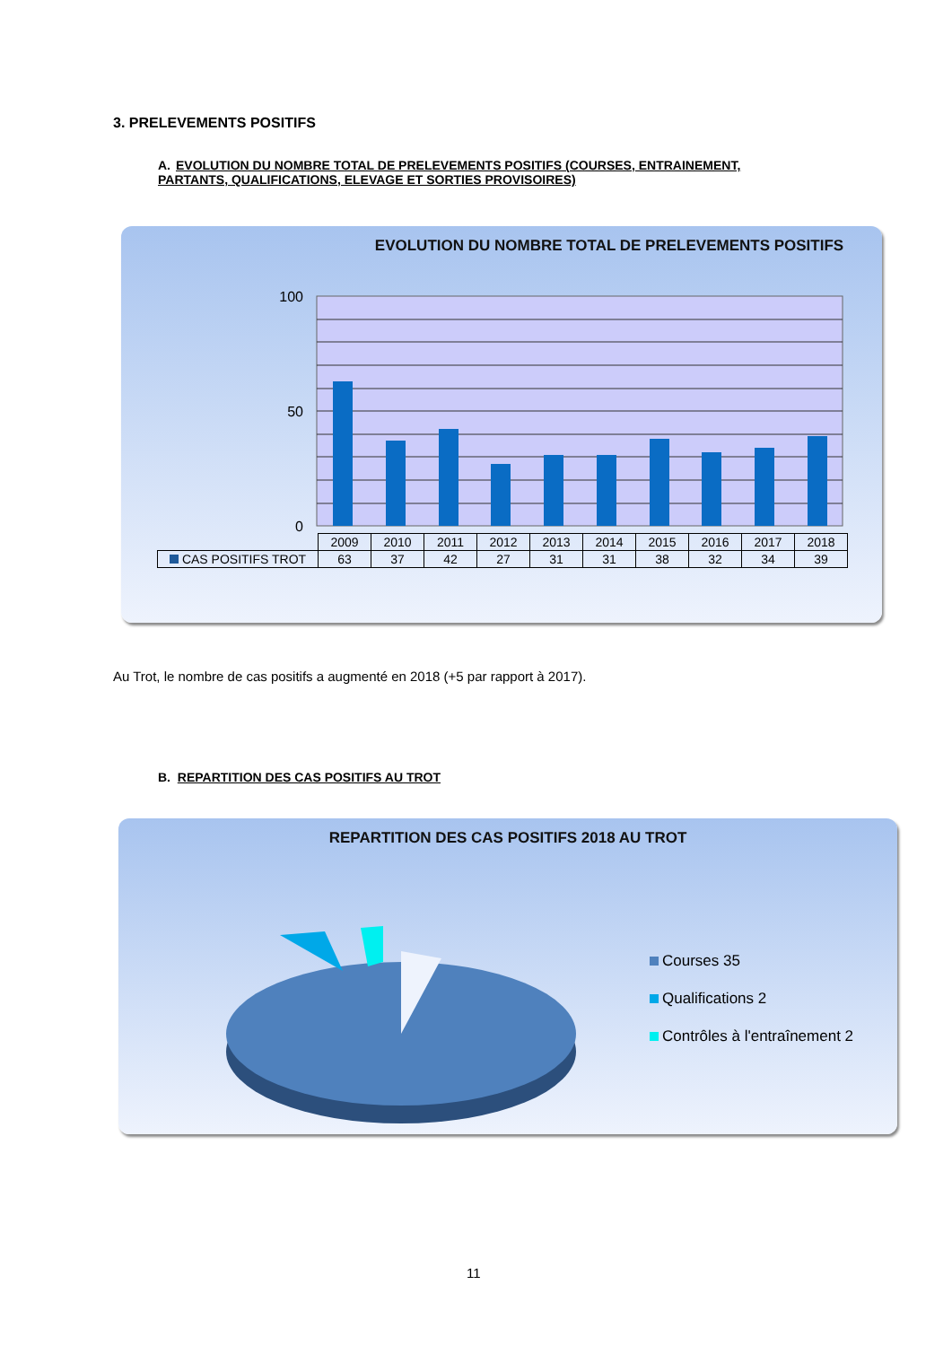3. PRELEVEMENTS POSITIFS
A. EVOLUTION DU NOMBRE TOTAL DE PRELEVEMENTS POSITIFS (COURSES, ENTRAINEMENT, PARTANTS, QUALIFICATIONS, ELEVAGE ET SORTIES PROVISOIRES)
EVOLUTION DU NOMBRE TOTAL DE PRELEVEMENTS POSITIFS
100
0
50
| | 2009 | 2010 | 2011 | 2012 | 2013 | 2014 | 2015 | 2016 | 2017 | 2018 |
| CAS POSITIFS TROT | 63 | 37 | 42 | 27 | 31 | 31 | 38 | 32 | 34 | 39 |
Au Trot, le nombre de cas positifs a augmenté en 2018 (+5 par rapport à 2017).
B. REPARTITION DES CAS POSITIFS AU TROT
REPARTITION DES CAS POSITIFS 2018 AU TROT
Courses 35
Qualifications 2
Contrôles à l'entraînement 2
11